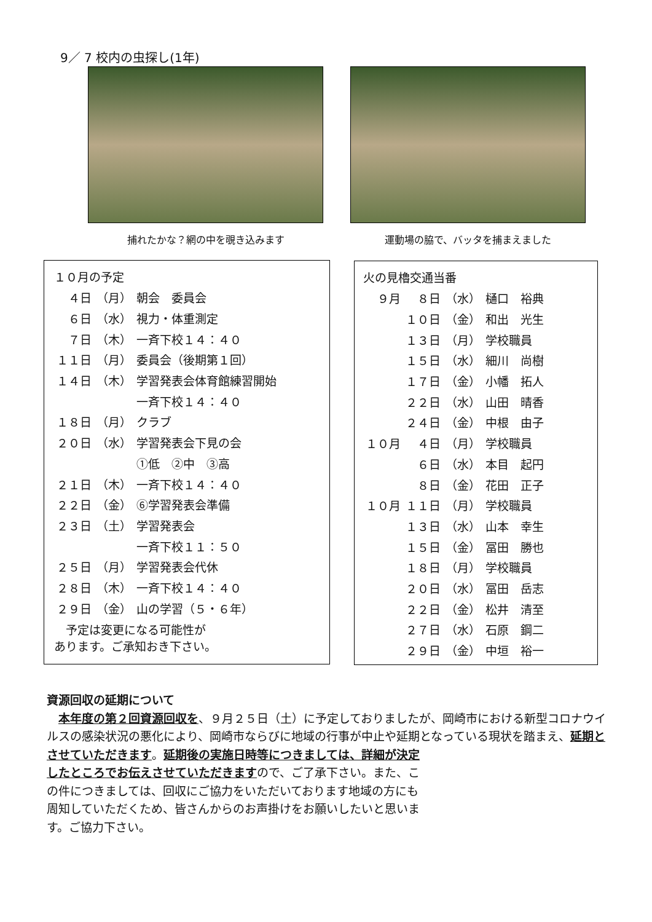9／ 7 校内の虫探し(1年)
捕れたかな？網の中を覗き込みます 運動場の脇で、バッタを捕まえました
１０月の予定
| ４日 | （月） | 朝会 委員会 |
| ６日 | （水） | 視力・体重測定 |
| ７日 | （木） | 一斉下校１４：４０ |
| １１日 | （月） | 委員会（後期第１回） |
| １４日 | （木） | 学習発表会体育館練習開始 |
| | | 一斉下校１４：４０ |
| １８日 | （月） | クラブ |
| ２０日 | （水） | 学習発表会下見の会 |
| | | ①低 ②中 ③高 |
| ２１日 | （木） | 一斉下校１４：４０ |
| ２２日 | （金） | ⑥学習発表会準備 |
| ２３日 | （土） | 学習発表会 |
| | | 一斉下校１１：５０ |
| ２５日 | （月） | 学習発表会代休 |
| ２８日 | （木） | 一斉下校１４：４０ |
| ２９日 | （金） | 山の学習（５・６年） |
　予定は変更になる可能性が
あります。ご承知おき下さい。
火の見櫓交通当番
| ９月 | ８日 | （水） | 樋口 裕典 |
| | １０日 | （金） | 和出 光生 |
| | １３日 | （月） | 学校職員 |
| | １５日 | （水） | 細川 尚樹 |
| | １７日 | （金） | 小幡 拓人 |
| | ２２日 | （水） | 山田 晴香 |
| | ２４日 | （金） | 中根 由子 |
| １０月 | ４日 | （月） | 学校職員 |
| | ６日 | （水） | 本目 起円 |
| | ８日 | （金） | 花田 正子 |
| １０月 | １１日 | （月） | 学校職員 |
| | １３日 | （水） | 山本 幸生 |
| | １５日 | （金） | 冨田 勝也 |
| | １８日 | （月） | 学校職員 |
| | ２０日 | （水） | 冨田 岳志 |
| | ２２日 | （金） | 松井 清至 |
| | ２７日 | （水） | 石原 鋼二 |
| | ２９日 | （金） | 中垣 裕一 |
資源回収の延期について
　本年度の第２回資源回収を、９月２５日（土）に予定しておりましたが、岡崎市における新型コロナウイルスの感染状況の悪化により、岡崎市ならびに地域の行事が中止や延期となっている現状を踏まえ、延期とさせていただきます。延期後の実施日時等につきましては、詳細が決定
したところでお伝えさせていただきますので、ご了承下さい。また、この件につきましては、回収にご協力をいただいております地域の方にも周知していただくため、皆さんからのお声掛けをお願いしたいと思います。ご協力下さい。